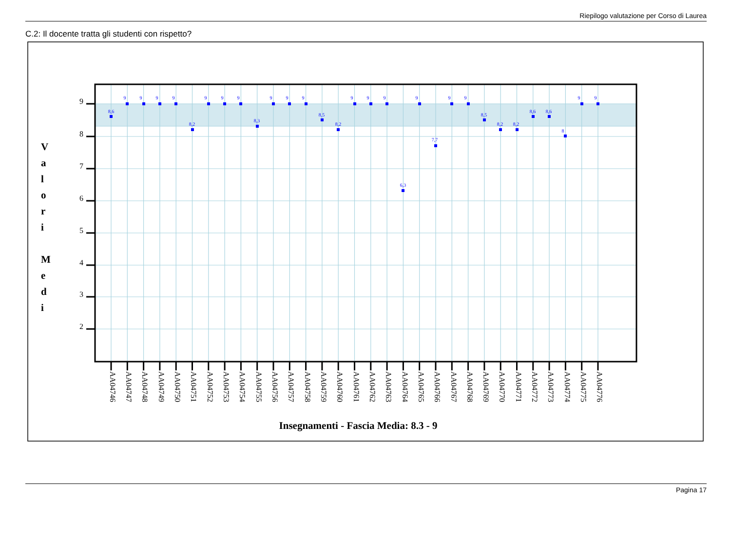Riepilogo valutazione per Corso di Laurea
C.2: Il docente tratta gli studenti con rispetto?
9
8
7
6
5
4
3
2
V
a
l
o
r
i
M
e
d
i
8,6
9
9
9
9
8,2
9
9
9
8,3
9
9
9
8,5
8,2
9
9
9
6,3
9
7,7
9
9
8,5
8,2
8,2
8,6
8,6
8
9
9
AA04746
AA04747
AA04748
AA04749
AA04750
AA04751
AA04752
AA04753
AA04754
AA04755
AA04756
AA04757
AA04758
AA04759
AA04760
AA04761
AA04762
AA04763
AA04764
AA04765
AA04766
AA04767
AA04768
AA04769
AA04770
AA04771
AA04772
AA04773
AA04774
AA04775
AA04776
Insegnamenti - Fascia Media: 8.3 - 9
Pagina 17